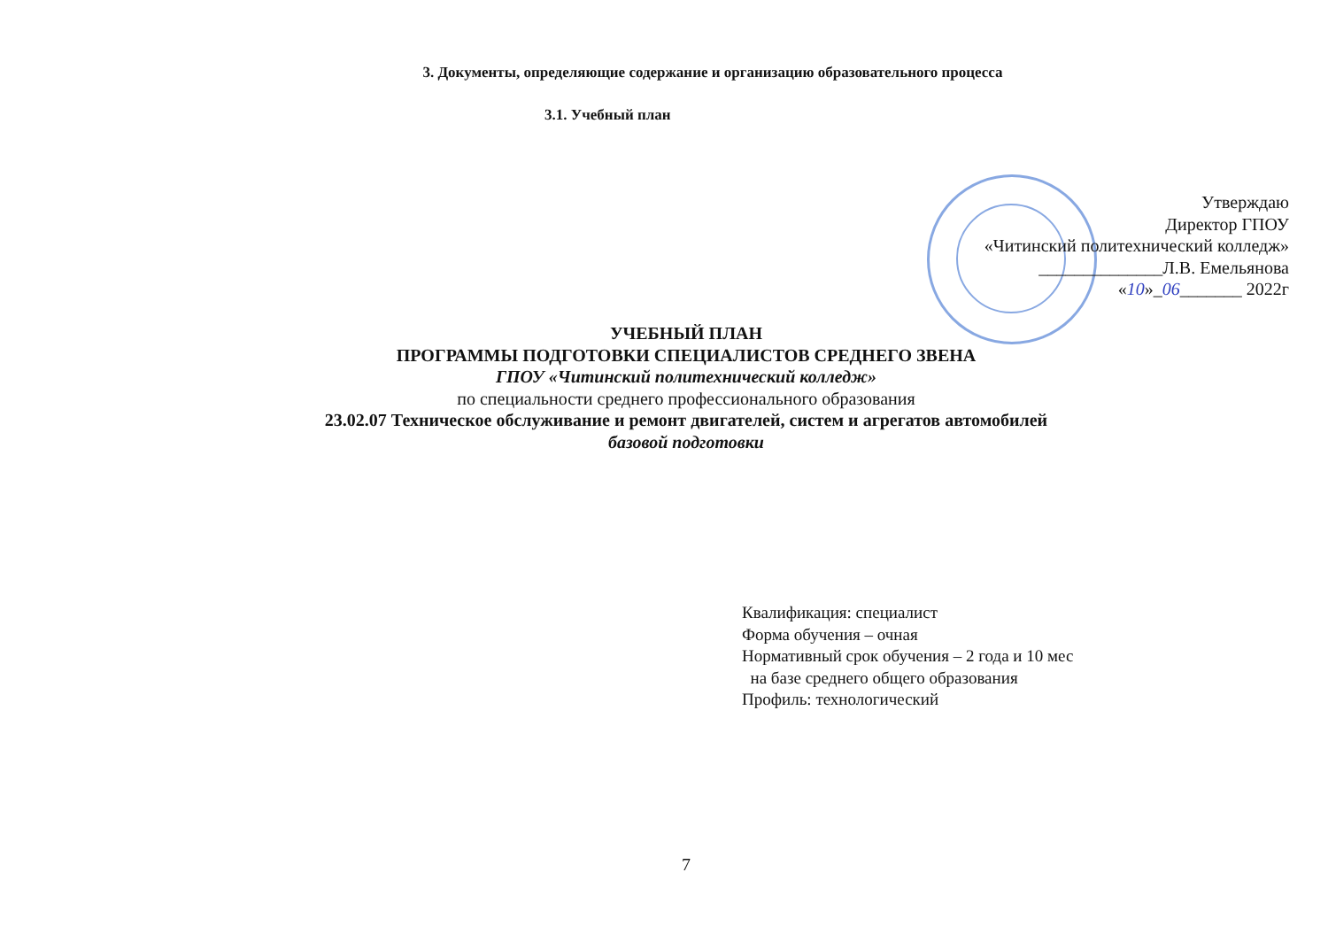3. Документы, определяющие содержание и организацию образовательного процесса
3.1. Учебный план
Утверждаю
Директор ГПОУ
«Читинский политехнический колледж»
______________Л.В. Емельянова
«10»_06_______ 2022г
УЧЕБНЫЙ ПЛАН
ПРОГРАММЫ ПОДГОТОВКИ СПЕЦИАЛИСТОВ СРЕДНЕГО ЗВЕНА
ГПОУ «Читинский политехнический колледж»
по специальности среднего профессионального образования
23.02.07 Техническое обслуживание и ремонт двигателей, систем и агрегатов автомобилей
базовой подготовки
Квалификация: специалист
Форма обучения – очная
Нормативный срок обучения – 2 года и 10 мес
на базе среднего общего образования
Профиль: технологический
7